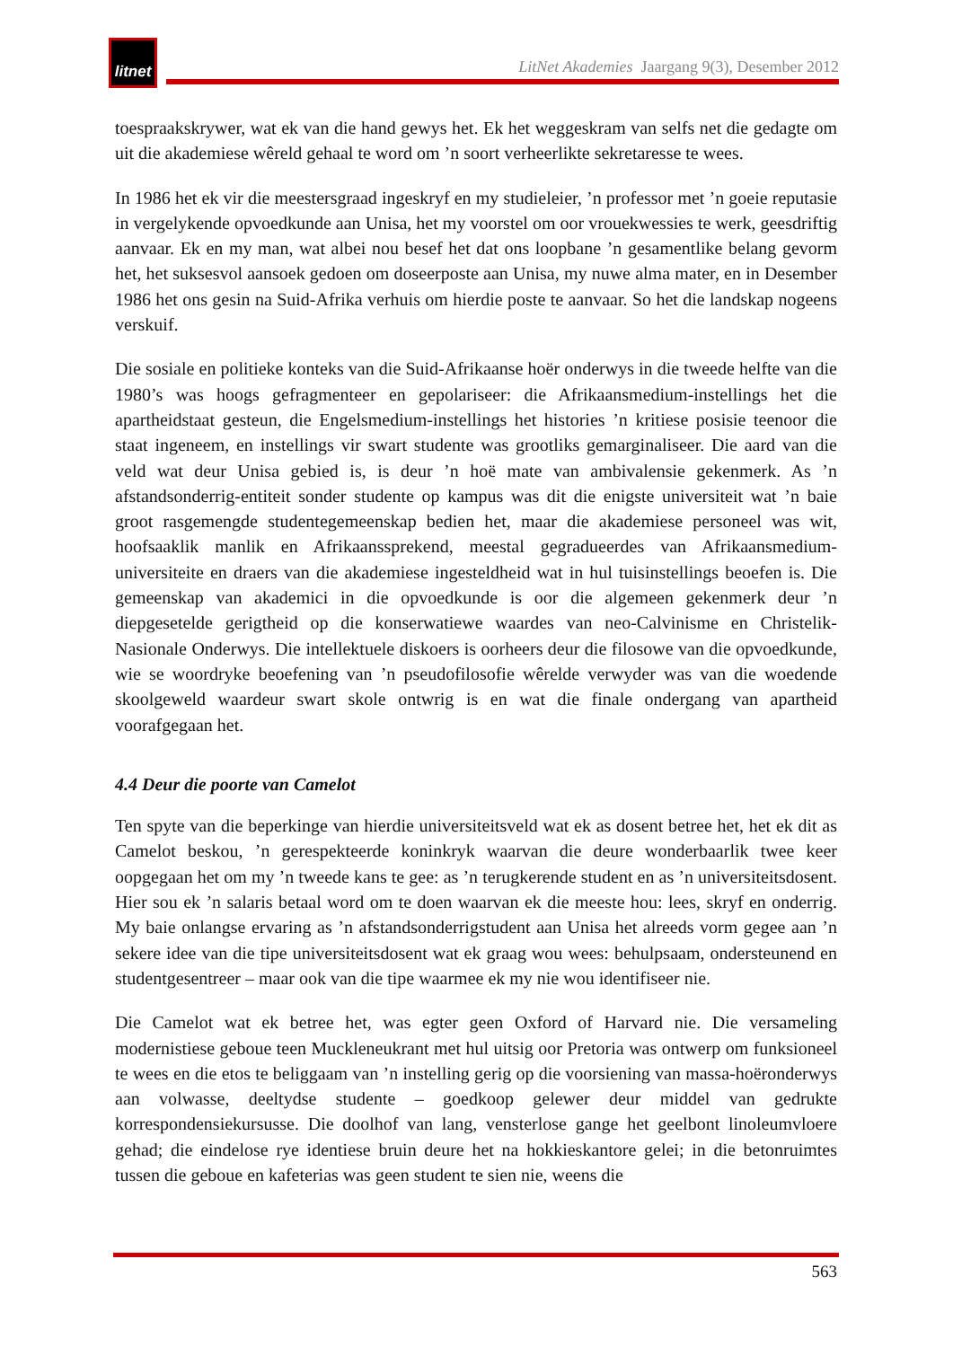litnet
LitNet Akademies Jaargang 9(3), Desember 2012
toespraakskrywer, wat ek van die hand gewys het. Ek het weggeskram van selfs net die gedagte om uit die akademiese wêreld gehaal te word om ’n soort verheerlikte sekretaresse te wees.
In 1986 het ek vir die meestersgraad ingeskryf en my studieleier, ’n professor met ’n goeie reputasie in vergelykende opvoedkunde aan Unisa, het my voorstel om oor vrouekwessies te werk, geesdriftig aanvaar. Ek en my man, wat albei nou besef het dat ons loopbane ’n gesamentlike belang gevorm het, het suksesvol aansoek gedoen om doseerposte aan Unisa, my nuwe alma mater, en in Desember 1986 het ons gesin na Suid-Afrika verhuis om hierdie poste te aanvaar. So het die landskap nogeens verskuif.
Die sosiale en politieke konteks van die Suid-Afrikaanse hoër onderwys in die tweede helfte van die 1980’s was hoogs gefragmenteer en gepolariseer: die Afrikaansmedium-instellings het die apartheidstaat gesteun, die Engelsmedium-instellings het histories ’n kritiese posisie teenoor die staat ingeneem, en instellings vir swart studente was grootliks gemarginaliseer. Die aard van die veld wat deur Unisa gebied is, is deur ’n hoë mate van ambivalensie gekenmerk. As ’n afstandsonderrig-entiteit sonder studente op kampus was dit die enigste universiteit wat ’n baie groot rasgemengde studentegemeenskap bedien het, maar die akademiese personeel was wit, hoofsaaklik manlik en Afrikaanssprekend, meestal gegradueerdes van Afrikaansmedium-universiteite en draers van die akademiese ingesteldheid wat in hul tuisinstellings beoefen is. Die gemeenskap van akademici in die opvoedkunde is oor die algemeen gekenmerk deur ’n diepgesetelde gerigtheid op die konserwatiewe waardes van neo-Calvinisme en Christelik-Nasionale Onderwys. Die intellektuele diskoers is oorheers deur die filosowe van die opvoedkunde, wie se woordryke beoefening van ’n pseudofilosofie wêrelde verwyder was van die woedende skoolgeweld waardeur swart skole ontwrig is en wat die finale ondergang van apartheid voorafgegaan het.
4.4 Deur die poorte van Camelot
Ten spyte van die beperkinge van hierdie universiteitsveld wat ek as dosent betree het, het ek dit as Camelot beskou, ’n gerespekteerde koninkryk waarvan die deure wonderbaarlik twee keer oopgegaan het om my ’n tweede kans te gee: as ’n terugkerende student en as ’n universiteitsdosent. Hier sou ek ’n salaris betaal word om te doen waarvan ek die meeste hou: lees, skryf en onderrig. My baie onlangse ervaring as ’n afstandsonderrigstudent aan Unisa het alreeds vorm gegee aan ’n sekere idee van die tipe universiteitsdosent wat ek graag wou wees: behulpsaam, ondersteunend en studentgesentreer – maar ook van die tipe waarmee ek my nie wou identifiseer nie.
Die Camelot wat ek betree het, was egter geen Oxford of Harvard nie. Die versameling modernistiese geboue teen Muckleneukrant met hul uitsig oor Pretoria was ontwerp om funksioneel te wees en die etos te beliggaam van ’n instelling gerig op die voorsiening van massa-hoëronderwys aan volwasse, deeltydse studente – goedkoop gelewer deur middel van gedrukte korrespondensiekursusse. Die doolhof van lang, vensterlose gange het geelbont linoleumvloere gehad; die eindelose rye identiese bruin deure het na hokkieskantore gelei; in die betonruimtes tussen die geboue en kafeterias was geen student te sien nie, weens die
563